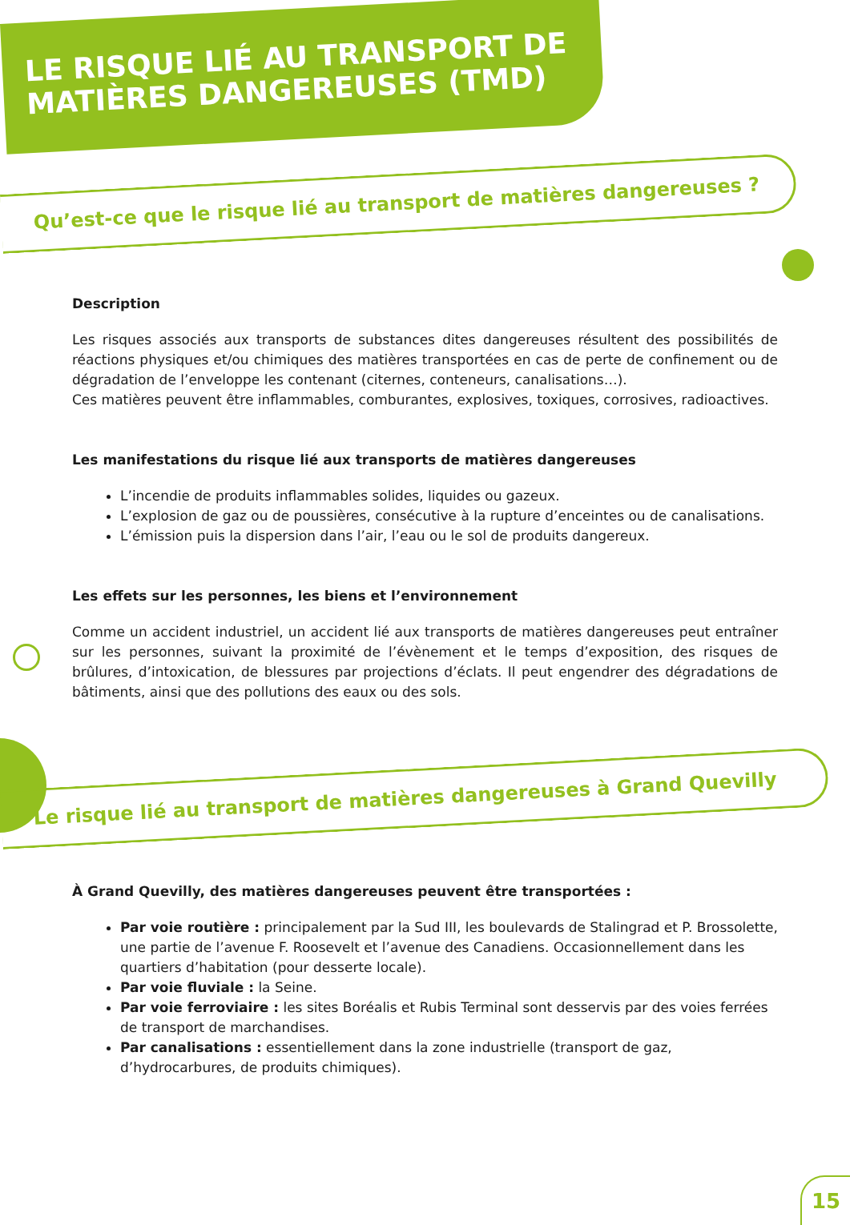LE RISQUE LIÉ AU TRANSPORT DE MATIÈRES DANGEREUSES (TMD)
Qu’est-ce que le risque lié au transport de matières dangereuses ?
Description
Les risques associés aux transports de substances dites dangereuses résultent des possibilités de réactions physiques et/ou chimiques des matières transportées en cas de perte de confinement ou de dégradation de l’enveloppe les contenant (citernes, conteneurs, canalisations…).
Ces matières peuvent être inflammables, comburantes, explosives, toxiques, corrosives, radioactives.
Les manifestations du risque lié aux transports de matières dangereuses
L’incendie de produits inflammables solides, liquides ou gazeux.
L’explosion de gaz ou de poussières, consécutive à la rupture d’enceintes ou de canalisations.
L’émission puis la dispersion dans l’air, l’eau ou le sol de produits dangereux.
Les effets sur les personnes, les biens et l’environnement
Comme un accident industriel, un accident lié aux transports de matières dangereuses peut entraîner sur les personnes, suivant la proximité de l’évènement et le temps d’exposition, des risques de brûlures, d’intoxication, de blessures par projections d’éclats. Il peut engendrer des dégradations de bâtiments, ainsi que des pollutions des eaux ou des sols.
Le risque lié au transport de matières dangereuses à Grand Quevilly
À Grand Quevilly, des matières dangereuses peuvent être transportées :
Par voie routière : principalement par la Sud III, les boulevards de Stalingrad et P. Brossolette, une partie de l’avenue F. Roosevelt et l’avenue des Canadiens. Occasionnellement dans les quartiers d’habitation (pour desserte locale).
Par voie fluviale : la Seine.
Par voie ferroviaire : les sites Boréalis et Rubis Terminal sont desservis par des voies ferrées de transport de marchandises.
Par canalisations : essentiellement dans la zone industrielle (transport de gaz, d’hydrocarbures, de produits chimiques).
15